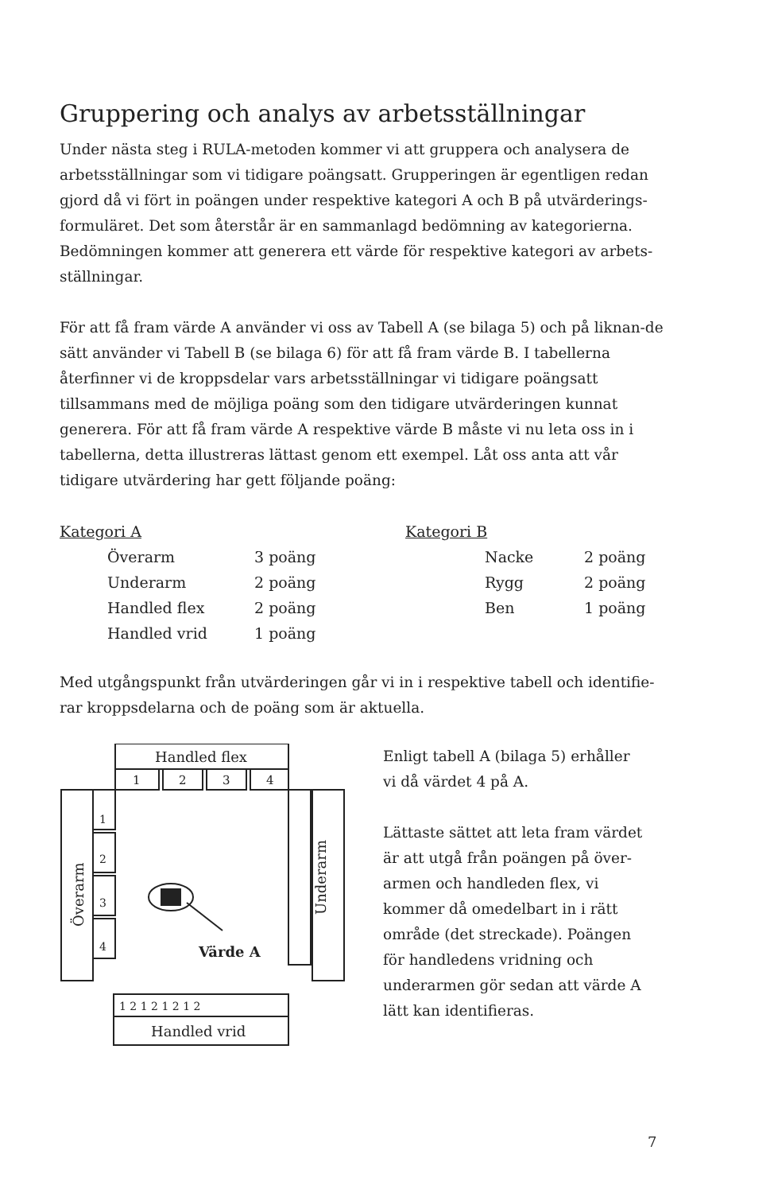Gruppering och analys av arbetsställningar
Under nästa steg i RULA-metoden kommer vi att gruppera och analysera de arbetsställningar som vi tidigare poängsatt. Grupperingen är egentligen redan gjord då vi fört in poängen under respektive kategori A och B på utvärderings-formuläret. Det som återstår är en sammanlagd bedömning av kategorierna. Bedömningen kommer att generera ett värde för respektive kategori av arbets-ställningar.
För att få fram värde A använder vi oss av Tabell A (se bilaga 5) och på liknan-de sätt använder vi Tabell B (se bilaga 6) för att få fram värde B. I tabellerna återfinner vi de kroppsdelar vars arbetsställningar vi tidigare poängsatt tillsammans med de möjliga poäng som den tidigare utvärderingen kunnat generera. För att få fram värde A respektive värde B måste vi nu leta oss in i tabellerna, detta illustreras lättast genom ett exempel. Låt oss anta att vår tidigare utvärdering har gett följande poäng:
| Kategori A | | | Kategori B | | |
| | Överarm | 3 poäng | | Nacke | 2 poäng |
| | Underarm | 2 poäng | | Rygg | 2 poäng |
| | Handled flex | 2 poäng | | Ben | 1 poäng |
| | Handled vrid | 1 poäng | | | |
Med utgångspunkt från utvärderingen går vi in i respektive tabell och identifie-rar kroppsdelarna och de poäng som är aktuella.
Handled flex
1
2
3
4
Överarm
1
2
3
4
Underarm
Värde A
1 2 1 2 1 2 1 2
Handled vrid
Enligt tabell A (bilaga 5) erhåller vi då värdet 4 på A.
Lättaste sättet att leta fram värdet är att utgå från poängen på över-armen och handleden flex, vi kommer då omedelbart in i rätt område (det streckade). Poängen för handledens vridning och underarmen gör sedan att värde A lätt kan identifieras.
7